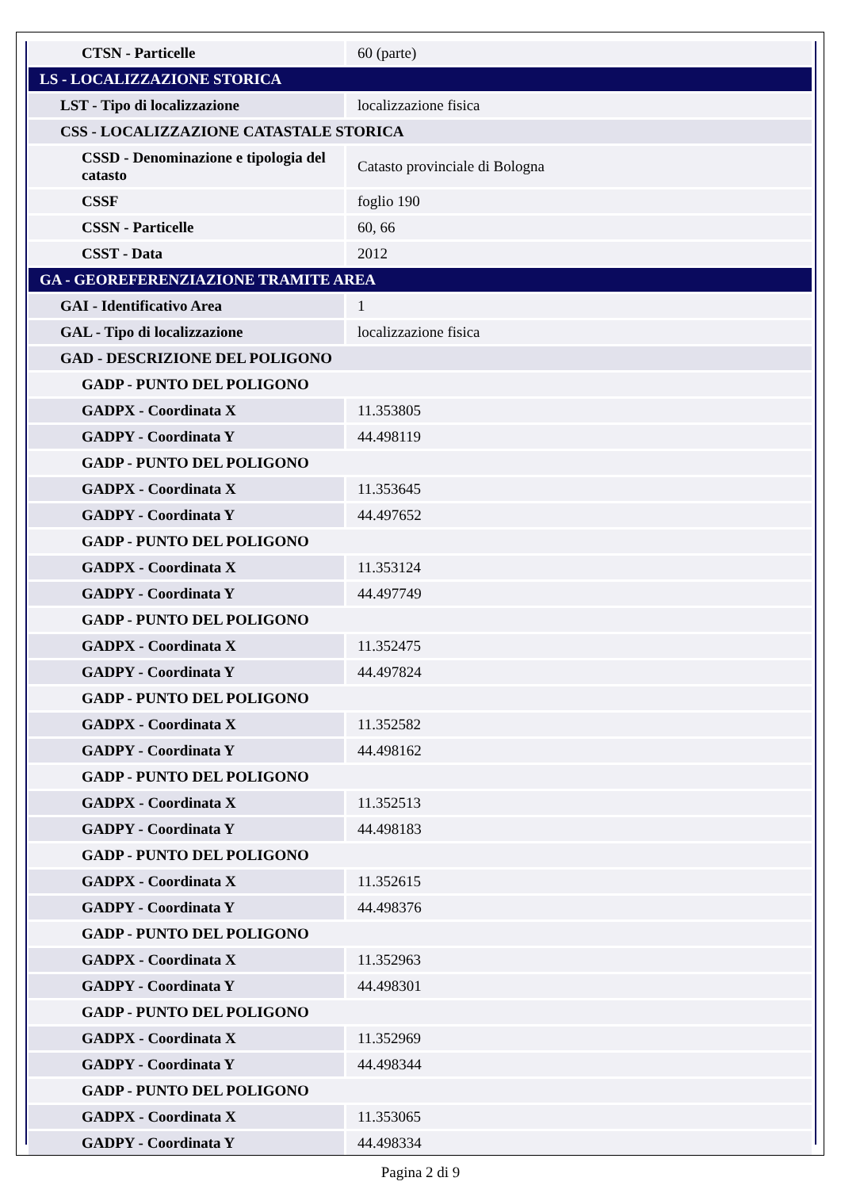| CTSN - Particelle | 60 (parte) |
| LS - LOCALIZZAZIONE STORICA | |
| LST - Tipo di localizzazione | localizzazione fisica |
| CSS - LOCALIZZAZIONE CATASTALE STORICA | |
| CSSD - Denominazione e tipologia del catasto | Catasto provinciale di Bologna |
| CSSF | foglio 190 |
| CSSN - Particelle | 60, 66 |
| CSST - Data | 2012 |
| GA - GEOREFERENZIAZIONE TRAMITE AREA | |
| GAI - Identificativo Area | 1 |
| GAL - Tipo di localizzazione | localizzazione fisica |
| GAD - DESCRIZIONE DEL POLIGONO | |
| GADP - PUNTO DEL POLIGONO | |
| GADPX - Coordinata X | 11.353805 |
| GADPY - Coordinata Y | 44.498119 |
| GADP - PUNTO DEL POLIGONO | |
| GADPX - Coordinata X | 11.353645 |
| GADPY - Coordinata Y | 44.497652 |
| GADP - PUNTO DEL POLIGONO | |
| GADPX - Coordinata X | 11.353124 |
| GADPY - Coordinata Y | 44.497749 |
| GADP - PUNTO DEL POLIGONO | |
| GADPX - Coordinata X | 11.352475 |
| GADPY - Coordinata Y | 44.497824 |
| GADP - PUNTO DEL POLIGONO | |
| GADPX - Coordinata X | 11.352582 |
| GADPY - Coordinata Y | 44.498162 |
| GADP - PUNTO DEL POLIGONO | |
| GADPX - Coordinata X | 11.352513 |
| GADPY - Coordinata Y | 44.498183 |
| GADP - PUNTO DEL POLIGONO | |
| GADPX - Coordinata X | 11.352615 |
| GADPY - Coordinata Y | 44.498376 |
| GADP - PUNTO DEL POLIGONO | |
| GADPX - Coordinata X | 11.352963 |
| GADPY - Coordinata Y | 44.498301 |
| GADP - PUNTO DEL POLIGONO | |
| GADPX - Coordinata X | 11.352969 |
| GADPY - Coordinata Y | 44.498344 |
| GADP - PUNTO DEL POLIGONO | |
| GADPX - Coordinata X | 11.353065 |
| GADPY - Coordinata Y | 44.498334 |
Pagina 2 di 9